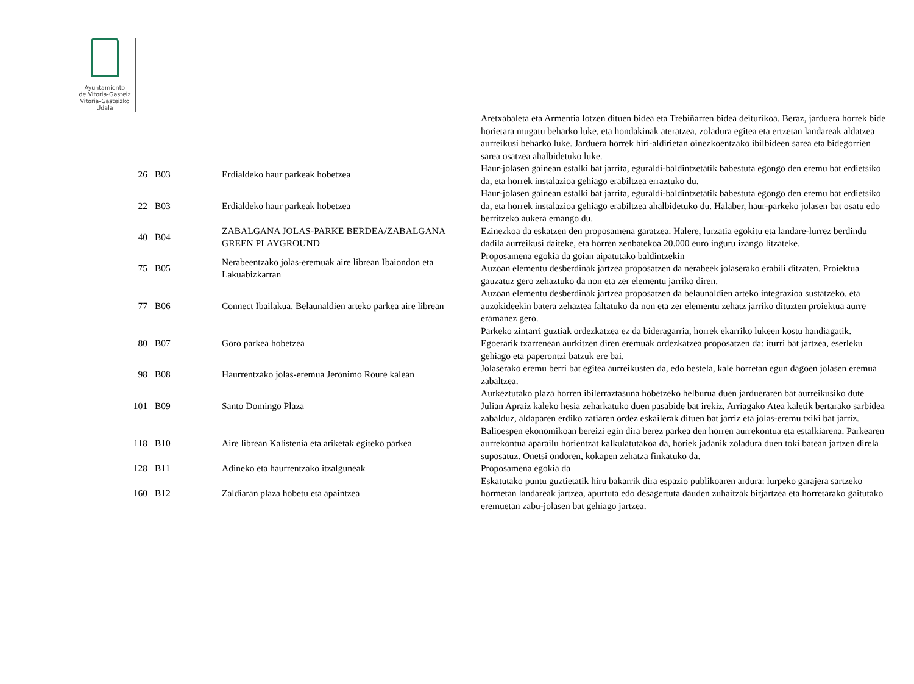Ayuntamiento
de Vitoria-Gasteiz
Vitoria-Gasteizko
Udala
| | | | Aretxabaleta eta Armentia lotzen dituen bidea eta Trebiñarren bidea deiturikoa. Beraz, jarduera horrek bide horietara mugatu beharko luke, eta hondakinak ateratzea, zoladura egitea eta ertzetan landareak aldatzea aurreikusi beharko luke. Jarduera horrek hiri-aldirietan oinezkoentzako ibilbideen sarea eta bidegorrien sarea osatzea ahalbidetuko luke. |
| 26 | B03 | Erdialdeko haur parkeak hobetzea | Haur-jolasen gainean estalki bat jarrita, eguraldi-baldintzetatik babestuta egongo den eremu bat erdietsiko da, eta horrek instalazioa gehiago erabiltzea erraztuko du. |
| 22 | B03 | Erdialdeko haur parkeak hobetzea | Haur-jolasen gainean estalki bat jarrita, eguraldi-baldintzetatik babestuta egongo den eremu bat erdietsiko da, eta horrek instalazioa gehiago erabiltzea ahalbidetuko du. Halaber, haur-parkeko jolasen bat osatu edo berritzeko aukera emango du. |
| 40 | B04 | ZABALGANA JOLAS-PARKE BERDEA/ZABALGANA GREEN PLAYGROUND | Ezinezkoa da eskatzen den proposamena garatzea. Halere, lurzatia egokitu eta landare-lurrez berdindu dadila aurreikusi daiteke, eta horren zenbatekoa 20.000 euro inguru izango litzateke. |
| 75 | B05 | Nerabeentzako jolas-eremuak aire librean Ibaiondon eta Lakuabizkarran | Proposamena egokia da goian aipatutako baldintzekin Auzoan elementu desberdinak jartzea proposatzen da nerabeek jolaserako erabili ditzaten. Proiektua gauzatuz gero zehaztuko da non eta zer elementu jarriko diren. |
| 77 | B06 | Connect Ibailakua. Belaunaldien arteko parkea aire librean | Auzoan elementu desberdinak jartzea proposatzen da belaunaldien arteko integrazioa sustatzeko, eta auzokideekin batera zehaztea faltatuko da non eta zer elementu zehatz jarriko dituzten proiektua aurre eramanez gero. |
| 80 | B07 | Goro parkea hobetzea | Parkeko zintarri guztiak ordezkatzea ez da bideragarria, horrek ekarriko lukeen kostu handiagatik. Egoerarik txarrenean aurkitzen diren eremuak ordezkatzea proposatzen da: iturri bat jartzea, eserleku gehiago eta paperontzi batzuk ere bai. |
| 98 | B08 | Haurrentzako jolas-eremua Jeronimo Roure kalean | Jolaserako eremu berri bat egitea aurreikusten da, edo bestela, kale horretan egun dagoen jolasen eremua zabaltzea. |
| 101 | B09 | Santo Domingo Plaza | Aurkeztutako plaza horren ibilerraztasuna hobetzeko helburua duen jardueraren bat aurreikusiko dute Julian Apraiz kaleko hesia zeharkatuko duen pasabide bat irekiz, Arriagako Atea kaletik bertarako sarbidea zabalduz, aldaparen erdiko zatiaren ordez eskailerak dituen bat jarriz eta jolas-eremu txiki bat jarriz. |
| 118 | B10 | Aire librean Kalistenia eta ariketak egiteko parkea | Balioespen ekonomikoan bereizi egin dira berez parkea den horren aurrekontua eta estalkiarena. Parkearen aurrekontua aparailu horientzat kalkulatutakoa da, horiek jadanik zoladura duen toki batean jartzen direla suposatuz. Onetsi ondoren, kokapen zehatza finkatuko da. |
| 128 | B11 | Adineko eta haurrentzako itzalguneak | Proposamena egokia da |
| 160 | B12 | Zaldiaran plaza hobetu eta apaintzea | Eskatutako puntu guztietatik hiru bakarrik dira espazio publikoaren ardura: lurpeko garajera sartzeko hormetan landareak jartzea, apurtuta edo desagertuta dauden zuhaitzak birjartzea eta horretarako gaitutako eremuetan zabu-jolasen bat gehiago jartzea. |